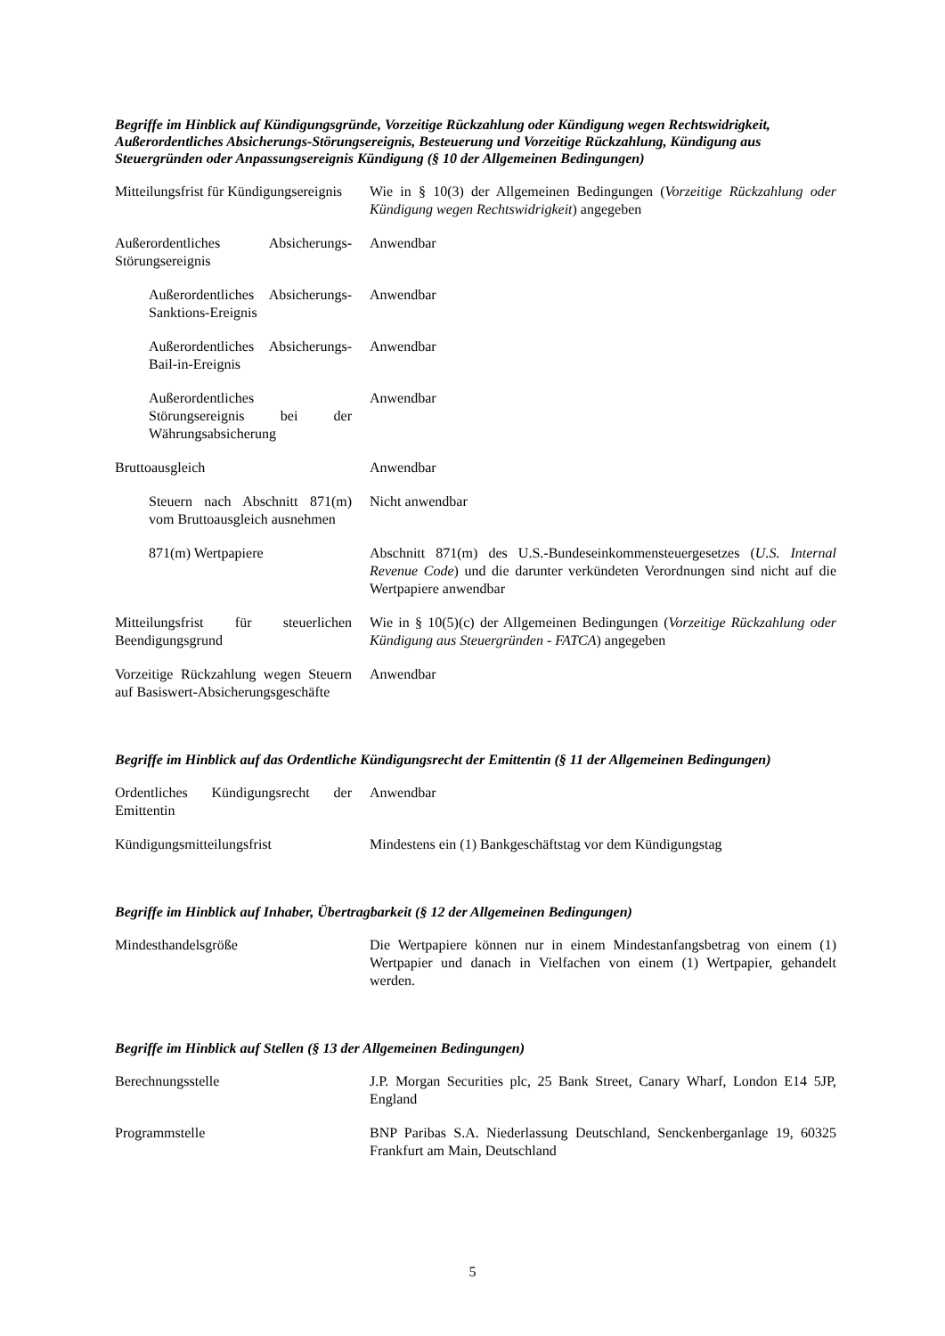Begriffe im Hinblick auf Kündigungsgründe, Vorzeitige Rückzahlung oder Kündigung wegen Rechtswidrigkeit, Außerordentliches Absicherungs-Störungsereignis, Besteuerung und Vorzeitige Rückzahlung, Kündigung aus Steuergründen oder Anpassungsereignis Kündigung (§ 10 der Allgemeinen Bedingungen)
| Mitteilungsfrist für Kündigungsereignis | Wie in § 10(3) der Allgemeinen Bedingungen ( Vorzeitige Rückzahlung oder Kündigung wegen Rechtswidrigkeit ) angegeben |
| Außerordentliches Absicherungs-Störungsereignis | Anwendbar |
| Außerordentliches Absicherungs-Sanktions-Ereignis | Anwendbar |
| Außerordentliches Absicherungs-Bail-in-Ereignis | Anwendbar |
| Außerordentliches Störungsereignis bei der Währungsabsicherung | Anwendbar |
| Bruttoausgleich | Anwendbar |
| Steuern nach Abschnitt 871(m) vom Bruttoausgleich ausnehmen | Nicht anwendbar |
| 871(m) Wertpapiere | Abschnitt 871(m) des U.S.-Bundeseinkommensteuergesetzes ( U.S. Internal Revenue Code ) und die darunter verkündeten Verordnungen sind nicht auf die Wertpapiere anwendbar |
| Mitteilungsfrist für steuerlichen Beendigungsgrund | Wie in § 10(5)(c) der Allgemeinen Bedingungen ( Vorzeitige Rückzahlung oder Kündigung aus Steuergründen - FATCA ) angegeben |
| Vorzeitige Rückzahlung wegen Steuern auf Basiswert-Absicherungsgeschäfte | Anwendbar |
Begriffe im Hinblick auf das Ordentliche Kündigungsrecht der Emittentin (§ 11 der Allgemeinen Bedingungen)
| Ordentliches Kündigungsrecht der Emittentin | Anwendbar |
| Kündigungsmitteilungsfrist | Mindestens ein (1) Bankgeschäftstag vor dem Kündigungstag |
Begriffe im Hinblick auf Inhaber, Übertragbarkeit (§ 12 der Allgemeinen Bedingungen)
| Mindesthandelsgröße | Die Wertpapiere können nur in einem Mindestanfangsbetrag von einem (1) Wertpapier und danach in Vielfachen von einem (1) Wertpapier, gehandelt werden. |
Begriffe im Hinblick auf Stellen (§ 13 der Allgemeinen Bedingungen)
| Berechnungsstelle | J.P. Morgan Securities plc, 25 Bank Street, Canary Wharf, London E14 5JP, England |
| Programmstelle | BNP Paribas S.A. Niederlassung Deutschland, Senckenberganlage 19, 60325 Frankfurt am Main, Deutschland |
5